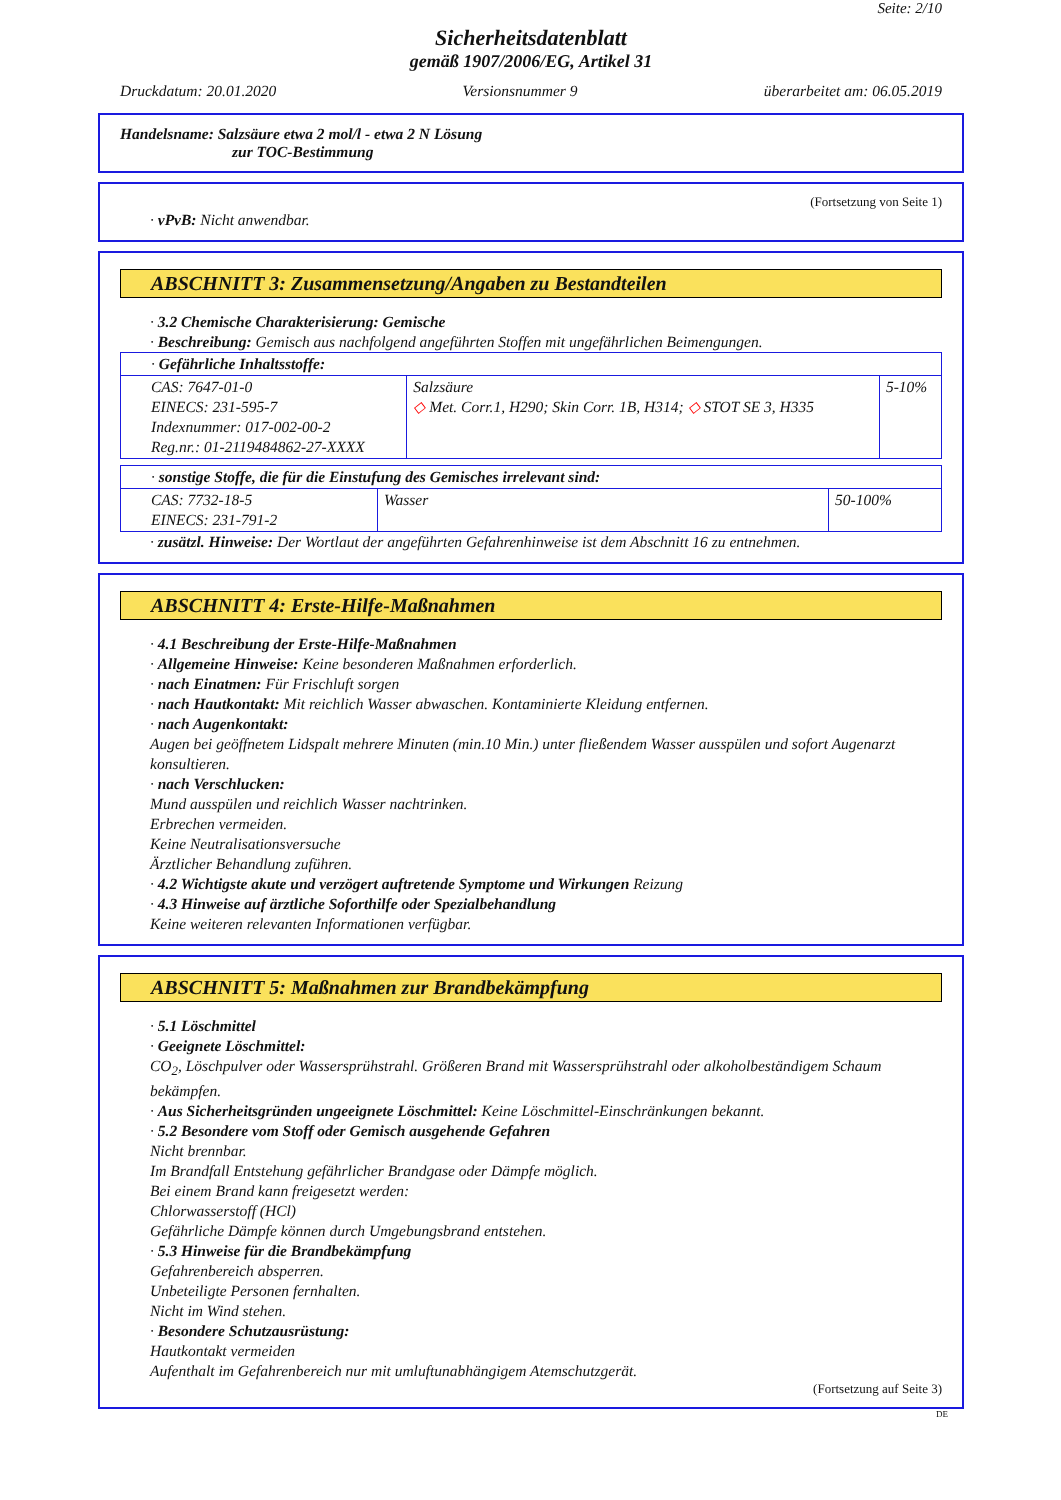Seite: 2/10
Sicherheitsdatenblatt
gemäß 1907/2006/EG, Artikel 31
Druckdatum: 20.01.2020 Versionsnummer 9 überarbeitet am: 06.05.2019
Handelsname: Salzsäure etwa 2 mol/l - etwa 2 N Lösung
zur TOC-Bestimmung
(Fortsetzung von Seite 1)
· vPvB: Nicht anwendbar.
ABSCHNITT 3: Zusammensetzung/Angaben zu Bestandteilen
· 3.2 Chemische Charakterisierung: Gemische
· Beschreibung: Gemisch aus nachfolgend angeführten Stoffen mit ungefährlichen Beimengungen.
| · Gefährliche Inhaltsstoffe: | | |
| CAS: 7647-01-0 EINECS: 231-595-7 Indexnummer: 017-002-00-2 Reg.nr.: 01-2119484862-27-XXXX | Salzsäure ◇ Met. Corr.1, H290; Skin Corr. 1B, H314; ◇ STOT SE 3, H335 | 5-10% |
| · sonstige Stoffe, die für die Einstufung des Gemisches irrelevant sind: | | |
| CAS: 7732-18-5 EINECS: 231-791-2 | Wasser | 50-100% |
· zusätzl. Hinweise: Der Wortlaut der angeführten Gefahrenhinweise ist dem Abschnitt 16 zu entnehmen.
ABSCHNITT 4: Erste-Hilfe-Maßnahmen
· 4.1 Beschreibung der Erste-Hilfe-Maßnahmen
· Allgemeine Hinweise: Keine besonderen Maßnahmen erforderlich.
· nach Einatmen: Für Frischluft sorgen
· nach Hautkontakt: Mit reichlich Wasser abwaschen. Kontaminierte Kleidung entfernen.
· nach Augenkontakt:
Augen bei geöffnetem Lidspalt mehrere Minuten (min.10 Min.) unter fließendem Wasser ausspülen und sofort Augenarzt konsultieren.
· nach Verschlucken:
Mund ausspülen und reichlich Wasser nachtrinken.
Erbrechen vermeiden.
Keine Neutralisationsversuche
Ärztlicher Behandlung zuführen.
· 4.2 Wichtigste akute und verzögert auftretende Symptome und Wirkungen Reizung
· 4.3 Hinweise auf ärztliche Soforthilfe oder Spezialbehandlung
Keine weiteren relevanten Informationen verfügbar.
ABSCHNITT 5: Maßnahmen zur Brandbekämpfung
· 5.1 Löschmittel
· Geeignete Löschmittel:
CO<sub>2</sub>, Löschpulver oder Wassersprühstrahl. Größeren Brand mit Wassersprühstrahl oder alkoholbeständigem Schaum bekämpfen.
· Aus Sicherheitsgründen ungeeignete Löschmittel: Keine Löschmittel-Einschränkungen bekannt.
· 5.2 Besondere vom Stoff oder Gemisch ausgehende Gefahren
Nicht brennbar.
Im Brandfall Entstehung gefährlicher Brandgase oder Dämpfe möglich.
Bei einem Brand kann freigesetzt werden:
Chlorwasserstoff (HCl)
Gefährliche Dämpfe können durch Umgebungsbrand entstehen.
· 5.3 Hinweise für die Brandbekämpfung
Gefahrenbereich absperren.
Unbeteiligte Personen fernhalten.
Nicht im Wind stehen.
· Besondere Schutzausrüstung:
Hautkontakt vermeiden
Aufenthalt im Gefahrenbereich nur mit umluftunabhängigem Atemschutzgerät.
(Fortsetzung auf Seite 3)
DE